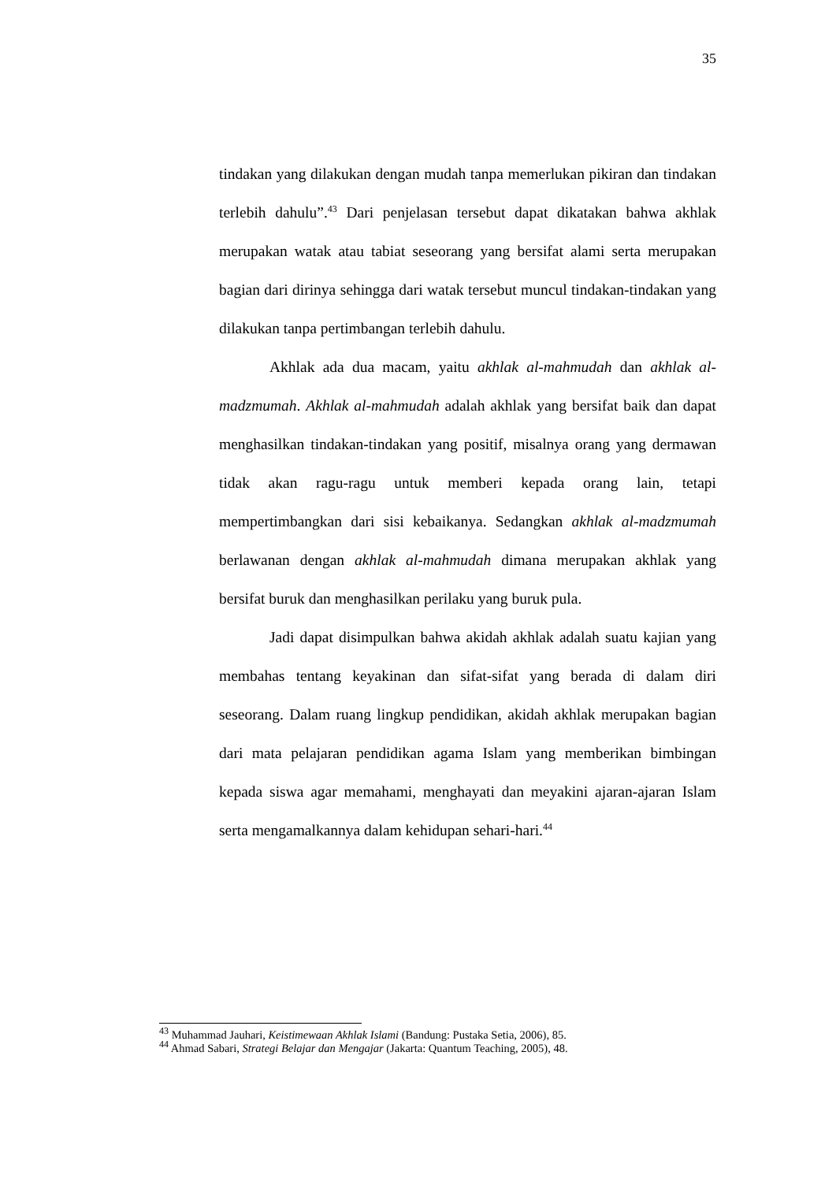35
tindakan yang dilakukan dengan mudah tanpa memerlukan pikiran dan tindakan terlebih dahulu”.<sup>43</sup> Dari penjelasan tersebut dapat dikatakan bahwa akhlak merupakan watak atau tabiat seseorang yang bersifat alami serta merupakan bagian dari dirinya sehingga dari watak tersebut muncul tindakan-tindakan yang dilakukan tanpa pertimbangan terlebih dahulu.
Akhlak ada dua macam, yaitu akhlak al-mahmudah dan akhlak al-madzmumah. Akhlak al-mahmudah adalah akhlak yang bersifat baik dan dapat menghasilkan tindakan-tindakan yang positif, misalnya orang yang dermawan tidak akan ragu-ragu untuk memberi kepada orang lain, tetapi mempertimbangkan dari sisi kebaikanya. Sedangkan akhlak al-madzmumah berlawanan dengan akhlak al-mahmudah dimana merupakan akhlak yang bersifat buruk dan menghasilkan perilaku yang buruk pula.
Jadi dapat disimpulkan bahwa akidah akhlak adalah suatu kajian yang membahas tentang keyakinan dan sifat-sifat yang berada di dalam diri seseorang. Dalam ruang lingkup pendidikan, akidah akhlak merupakan bagian dari mata pelajaran pendidikan agama Islam yang memberikan bimbingan kepada siswa agar memahami, menghayati dan meyakini ajaran-ajaran Islam serta mengamalkannya dalam kehidupan sehari-hari.<sup>44</sup>
<sup>43</sup> Muhammad Jauhari, Keistimewaan Akhlak Islami (Bandung: Pustaka Setia, 2006), 85.
<sup>44</sup> Ahmad Sabari, Strategi Belajar dan Mengajar (Jakarta: Quantum Teaching, 2005), 48.